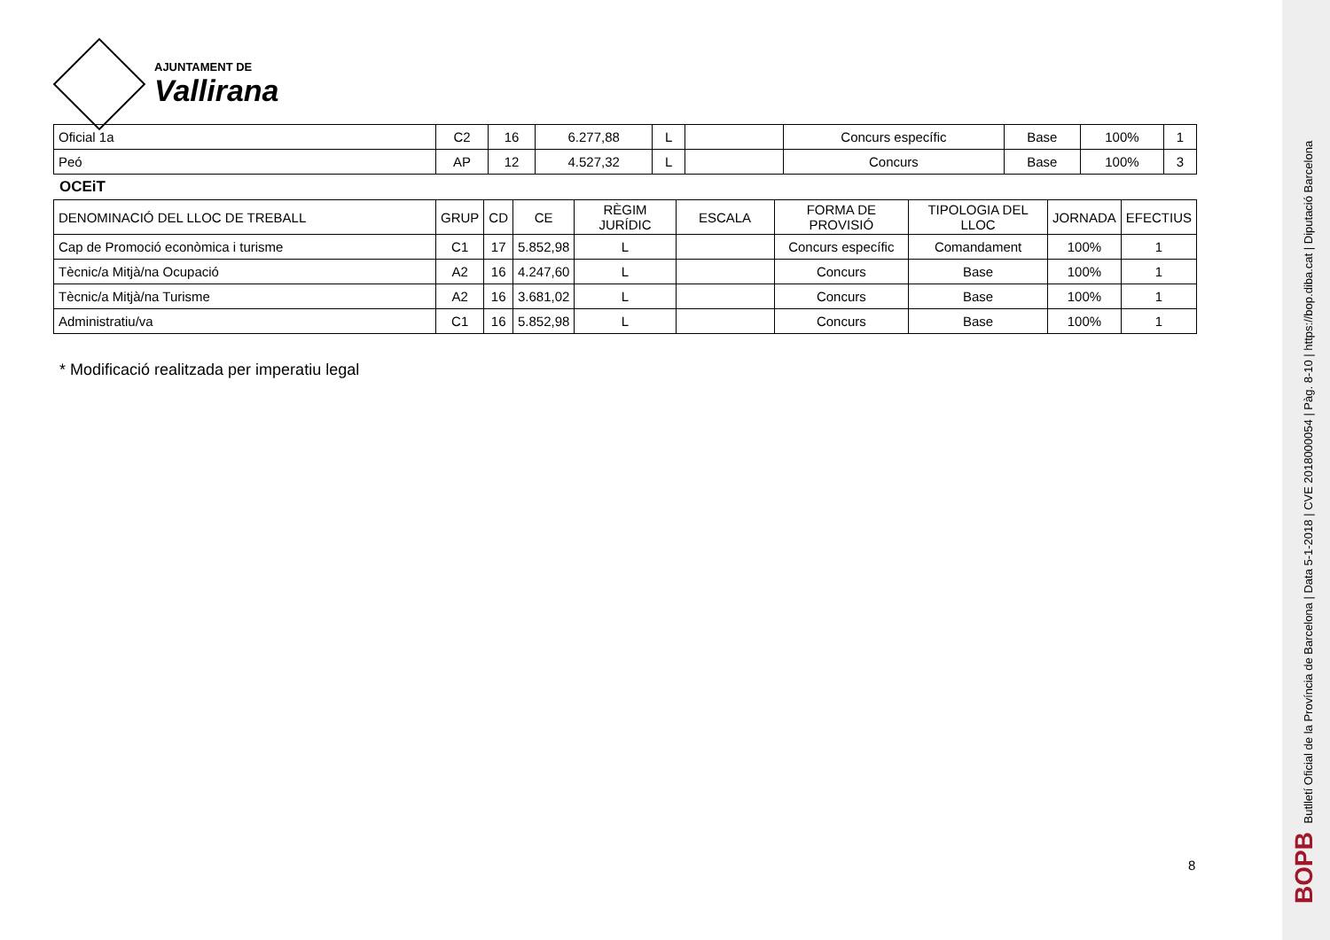AJUNTAMENT DE
Vallirana
| Oficial 1a | C2 | 16 | 6.277,88 | L | | Concurs específic | Base | 100% | 1 |
| Peó | AP | 12 | 4.527,32 | L | | Concurs | Base | 100% | 3 |
OCEiT
| DENOMINACIÓ DEL LLOC DE TREBALL | GRUP | CD | CE | RÈGIM JURÍDIC | ESCALA | FORMA DE PROVISIÓ | TIPOLOGIA DEL LLOC | JORNADA | EFECTIUS |
| --- | --- | --- | --- | --- | --- | --- | --- | --- | --- |
| Cap de Promoció econòmica i turisme | C1 | 17 | 5.852,98 | L | | Concurs específic | Comandament | 100% | 1 |
| Tècnic/a Mitjà/na Ocupació | A2 | 16 | 4.247,60 | L | | Concurs | Base | 100% | 1 |
| Tècnic/a Mitjà/na Turisme | A2 | 16 | 3.681,02 | L | | Concurs | Base | 100% | 1 |
| Administratiu/va | C1 | 16 | 5.852,98 | L | | Concurs | Base | 100% | 1 |
* Modificació realitzada per imperatiu legal
8
BOPB Butlletí Oficial de la Província de Barcelona | Data 5-1-2018 | CVE 2018000054 | Pàg. 8-10 | https://bop.diba.cat | Diputació Barcelona